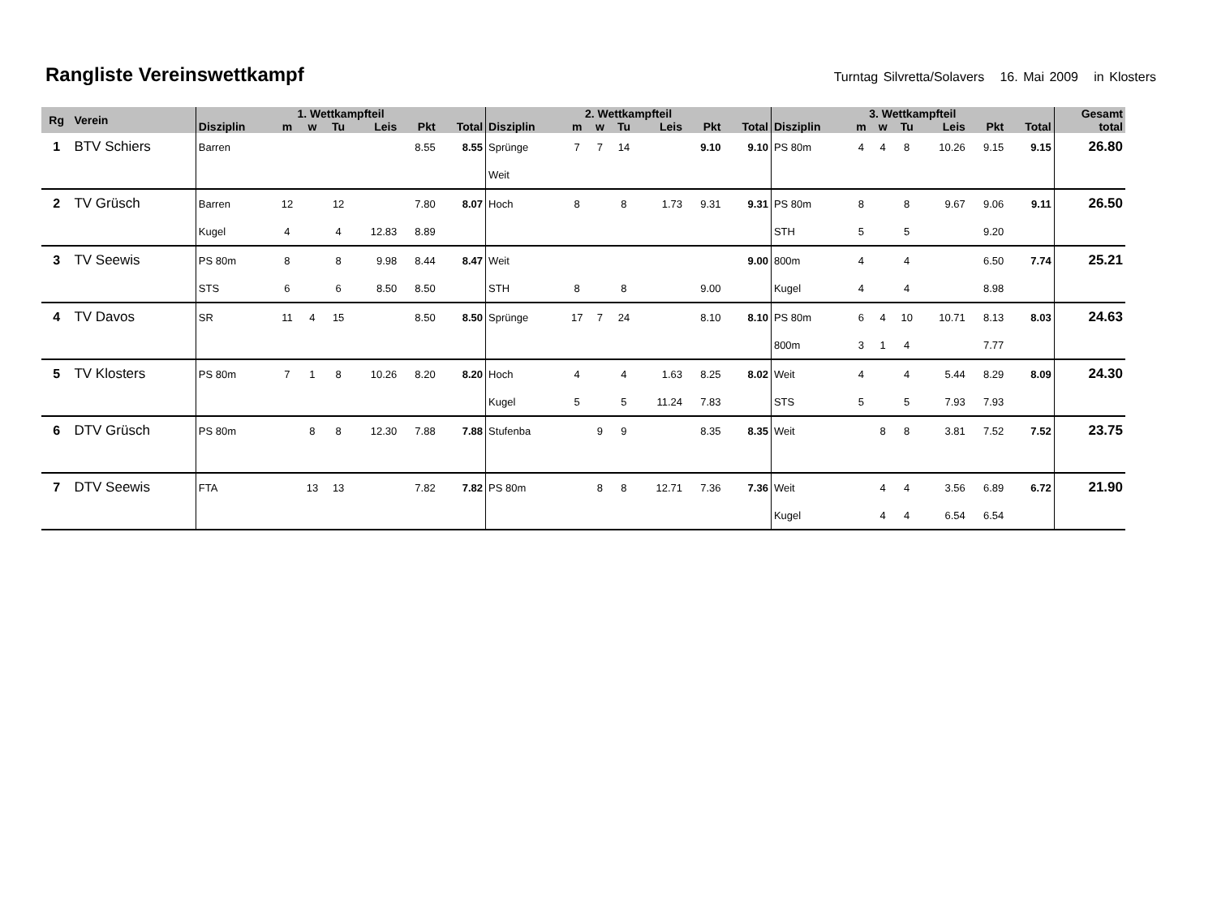Rangliste Vereinswettkampf
Turntag Silvretta/Solavers 16. Mai 2009 in Klosters
| Rg | Verein | 1. Wettkampfteil | | | | | | | 2. Wettkampfteil | | | | | | | 3. Wettkampfteil | | | | | | | Gesamt |
| --- | --- | --- | --- | --- | --- | --- | --- | --- | --- | --- | --- | --- | --- | --- | --- | --- | --- | --- | --- | --- | --- | --- | --- |
| | | Disziplin | m | w | Tu | Leis | Pkt | Total | Disziplin | m | w | Tu | Leis | Pkt | Total | Disziplin | m | w | Tu | Leis | Pkt | Total | total |
| 1 | BTV Schiers | Barren | | | | | 8.55 | 8.55 | Sprünge | 7 | 7 | 14 | | 9.10 | 9.10 | PS 80m | 4 | 4 | 8 | 10.26 | 9.15 | 9.15 | 26.80 |
| | | | | | | | | | Weit | | | | | | | | | | | | | | |
| 2 | TV Grüsch | Barren | 12 | | 12 | | 7.80 | 8.07 | Hoch | 8 | | 8 | 1.73 | 9.31 | 9.31 | PS 80m | 8 | | 8 | 9.67 | 9.06 | 9.11 | 26.50 |
| | | Kugel | 4 | | 4 | 12.83 | 8.89 | | | | | | | | | STH | 5 | | 5 | | 9.20 | | |
| 3 | TV Seewis | PS 80m | 8 | | 8 | 9.98 | 8.44 | 8.47 | Weit | | | | | | 9.00 | 800m | 4 | | 4 | | 6.50 | 7.74 | 25.21 |
| | | STS | 6 | | 6 | 8.50 | 8.50 | | STH | 8 | | 8 | | 9.00 | | Kugel | 4 | | 4 | | 8.98 | | |
| 4 | TV Davos | SR | 11 | 4 | 15 | | 8.50 | 8.50 | Sprünge | 17 | 7 | 24 | | 8.10 | 8.10 | PS 80m | 6 | 4 | 10 | 10.71 | 8.13 | 8.03 | 24.63 |
| | | | | | | | | | | | | | | | | 800m | 3 | 1 | 4 | | 7.77 | | |
| 5 | TV Klosters | PS 80m | 7 | 1 | 8 | 10.26 | 8.20 | 8.20 | Hoch | 4 | | 4 | 1.63 | 8.25 | 8.02 | Weit | 4 | | 4 | 5.44 | 8.29 | 8.09 | 24.30 |
| | | | | | | | | | Kugel | 5 | | 5 | 11.24 | 7.83 | | STS | 5 | | 5 | 7.93 | 7.93 | | |
| 6 | DTV Grüsch | PS 80m | | 8 | 8 | 12.30 | 7.88 | 7.88 | Stufenba | | 9 | 9 | | 8.35 | 8.35 | Weit | | 8 | 8 | 3.81 | 7.52 | 7.52 | 23.75 |
| 7 | DTV Seewis | FTA | | 13 | 13 | | 7.82 | 7.82 | PS 80m | | 8 | 8 | 12.71 | 7.36 | 7.36 | Weit | | 4 | 4 | 3.56 | 6.89 | 6.72 | 21.90 |
| | | | | | | | | | | | | | | | | Kugel | | 4 | 4 | 6.54 | 6.54 | | |